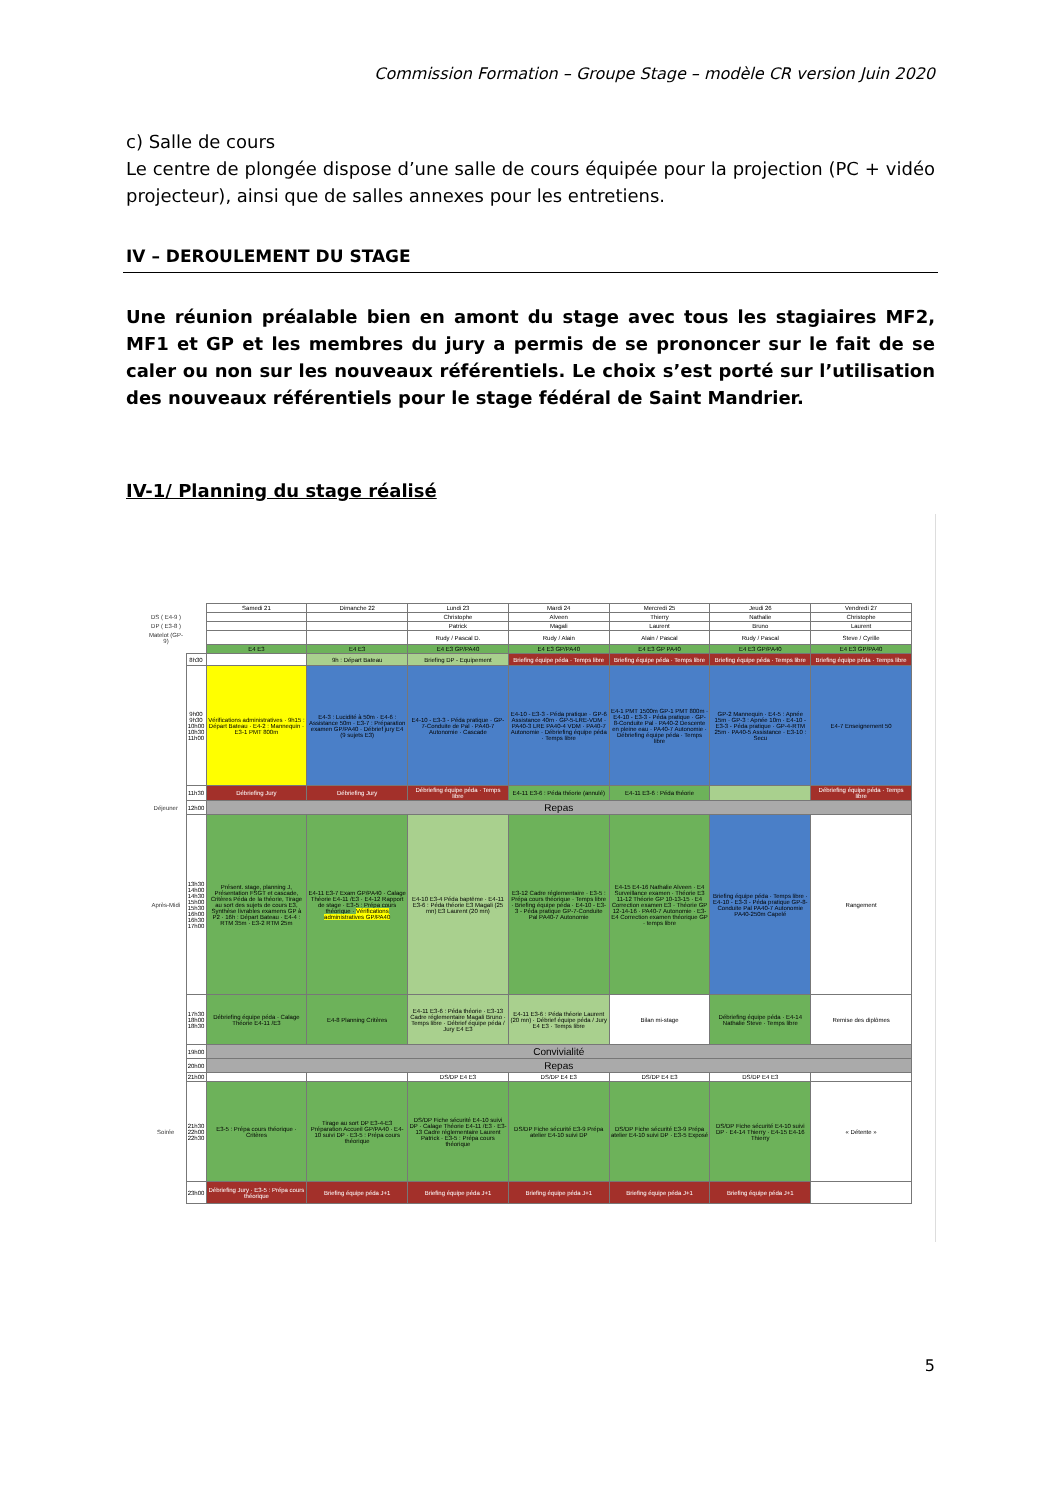Commission Formation – Groupe Stage – modèle CR version Juin 2020
c) Salle de cours
Le centre de plongée dispose d’une salle de cours équipée pour la projection (PC + vidéo projecteur), ainsi que de salles annexes pour les entretiens.
IV – DEROULEMENT DU STAGE
Une réunion préalable bien en amont du stage avec tous les stagiaires MF2, MF1 et GP et les membres du jury a permis de se prononcer sur le fait de se caler ou non sur les nouveaux référentiels. Le choix s’est porté sur l’utilisation des nouveaux référentiels pour le stage fédéral de Saint Mandrier.
IV-1/ Planning du stage réalisé
| | | Samedi 21 | Dimanche 22 | Lundi 23 | Mardi 24 | Mercredi 25 | Jeudi 26 | Vendredi 27 |
| --- | --- | --- | --- | --- | --- | --- | --- | --- |
| DS ( E4-9 ) | | | | Christophe | Alveen | Thierry | Nathalie | Christophe |
| DP ( E3-8 ) | | | | Patrick | Magali | Laurent | Bruno | Laurent |
| Matelot (GP-9) | | | | Rudy / Pascal D. | Rudy / Alain | Alain / Pascal | Rudy / Pascal | Steve / Cyrille |
| | | E4 E3 | E4 E3 | E4 E3 GP/PA40 | E4 E3 GP/PA40 | E4 E3 GP PA40 | E4 E3 GP/PA40 | E4 E3 GP/PA40 |
| | 8h30 | | 9h : Départ Bateau | Briefing DP - Equipement | Briefing équipe péda · Temps libre | Briefing équipe péda · Temps libre | Briefing équipe péda · Temps libre | Briefing équipe péda · Temps libre |
| | 9h00 9h30 10h00 10h30 11h00 | Vérifications administratives · 9h15 : Départ Bateau · E4-2 : Mannequin · E3-1 PMT 800m | E4-3 : Lucidité à 50m · E4-6 : Assistance 50m · E3-7 : Préparation examen GP/PA40 · Débrief jury E4 (9 sujets E3) | E4-10 - E3-3 - Péda pratique · GP-7-Conduite de Pal · PA40-7 Autonomie · Cascade | E4-10 - E3-3 - Péda pratique · GP-6 Assistance 40m · GP-5-LRE-VDM · PA40-3 LRE PA40-4 VDM · PA40-7 Autonomie · Débriefing équipe péda · Temps libre | E4-1 PMT 1500m GP-1 PMT 800m · E4-10 - E3-3 - Péda pratique · GP-8-Conduite Pal · PA40-2 Descente en pleine eau · PA40-7 Autonomie · Débriefing équipe péda · Temps libre | GP-2 Mannequin · E4-5 : Apnée 15m · GP-3 : Apnée 10m · E4-10 - E3-3 - Péda pratique · GP-4-RTM 25m · PA40-5 Assistance · E3-10 : Secu | E4-7 Enseignement 50 |
| | 11h30 | Débriefing Jury | Débriefing Jury | Débriefing équipe péda · Temps libre | E4-11 E3-6 : Péda théorie (annulé) | E4-11 E3-6 : Péda théorie | | Débriefing équipe péda · Temps libre |
| Déjeuner | 12h00 | Repas | | | | | | |
| Après-Midi | 13h30 14h00 14h30 15h00 15h30 16h00 16h30 17h00 | Présent. stage, planning J, Présentation FSGT et cascade, Critères Péda de la théorie, Tirage au sort des sujets de cours E3, Synthèse livrables examens GP à P2 · 16h : Départ Bateau · E4-4 : RTM 35m · E3-2 RTM 25m | E4-11 E3-7 Exam GP/PA40 · Calage Théorie E4-11 /E3 · E4-12 Rapport de stage · E3-5 : Prépa cours théorique · Vérifications administratives GP/PA40 | E4-10 E3-4 Péda baptême · E4-11 E3-6 : Péda théorie E3 Magali (25 mn) E3 Laurent (20 mn) | E3-12 Cadre réglementaire · E3-5 : Prépa cours théorique · Temps libre · Briefing équipe péda · E4-10 - E3-3 - Péda pratique GP-7-Conduite Pal PA40-7 Autonomie | E4-15 E4-16 Nathalie Alveen · E4 Surveillance examen · Théorie E3 11-12 Théorie GP 10-13-15 · E4 Correction examen E3 · Théorie GP 12-14-16 · PA40-7 Autonomie · E3-E4 Correction examen théorique GP · temps libre | Briefing équipe péda · Temps libre · E4-10 - E3-3 - Péda pratique GP-8-Conduite Pal PA40-7 Autonomie PA40-250m Capelé | Rangement |
| | 17h30 18h00 18h30 | Débriefing équipe péda · Calage Théorie E4-11 /E3 | E4-8 Planning Critères | E4-11 E3-6 : Péda théorie · E3-13 Cadre réglementaire Magali Bruno · Temps libre · Débrief équipe péda / Jury E4 E3 | E4-11 E3-6 : Péda théorie Laurent (20 mn) · Débrief équipe péda / Jury E4 E3 · Temps libre | Bilan mi-stage | Débriefing équipe péda · E4-14 Nathalie Steve · Temps libre | Remise des diplômes |
| | 19h00 | Convivialité | | | | | | |
| | 20h00 | Repas | | | | | | |
| | 21h00 | | | DS/DP E4 E3 | DS/DP E4 E3 | DS/DP E4 E3 | DS/DP E4 E3 | |
| Soirée | 21h30 22h00 22h30 | E3-5 : Prépa cours théorique · Critères | Tirage au sort DP E3-4-E3 Préparation Accueil GP/PA40 · E4-10 suivi DP · E3-5 : Prépa cours théorique | DS/DP Fiche sécurité E4-10 suivi DP · Calage Théorie E4-11 /E3 · E3-13 Cadre réglementaire Laurent Patrick · E3-5 : Prépa cours théorique | DS/DP Fiche sécurité E3-9 Prépa atelier E4-10 suivi DP | DS/DP Fiche sécurité E3-9 Prépa atelier E4-10 suivi DP · E3-5 Exposé | DS/DP Fiche sécurité E4-10 suivi DP · E4-14 Thierry · E4-15 E4-16 Thierry | « Détente » |
| | 23h00 | Débriefing Jury · E3-5 : Prépa cours théorique | Briefing équipe péda J+1 | Briefing équipe péda J+1 | Briefing équipe péda J+1 | Briefing équipe péda J+1 | Briefing équipe péda J+1 | |
5